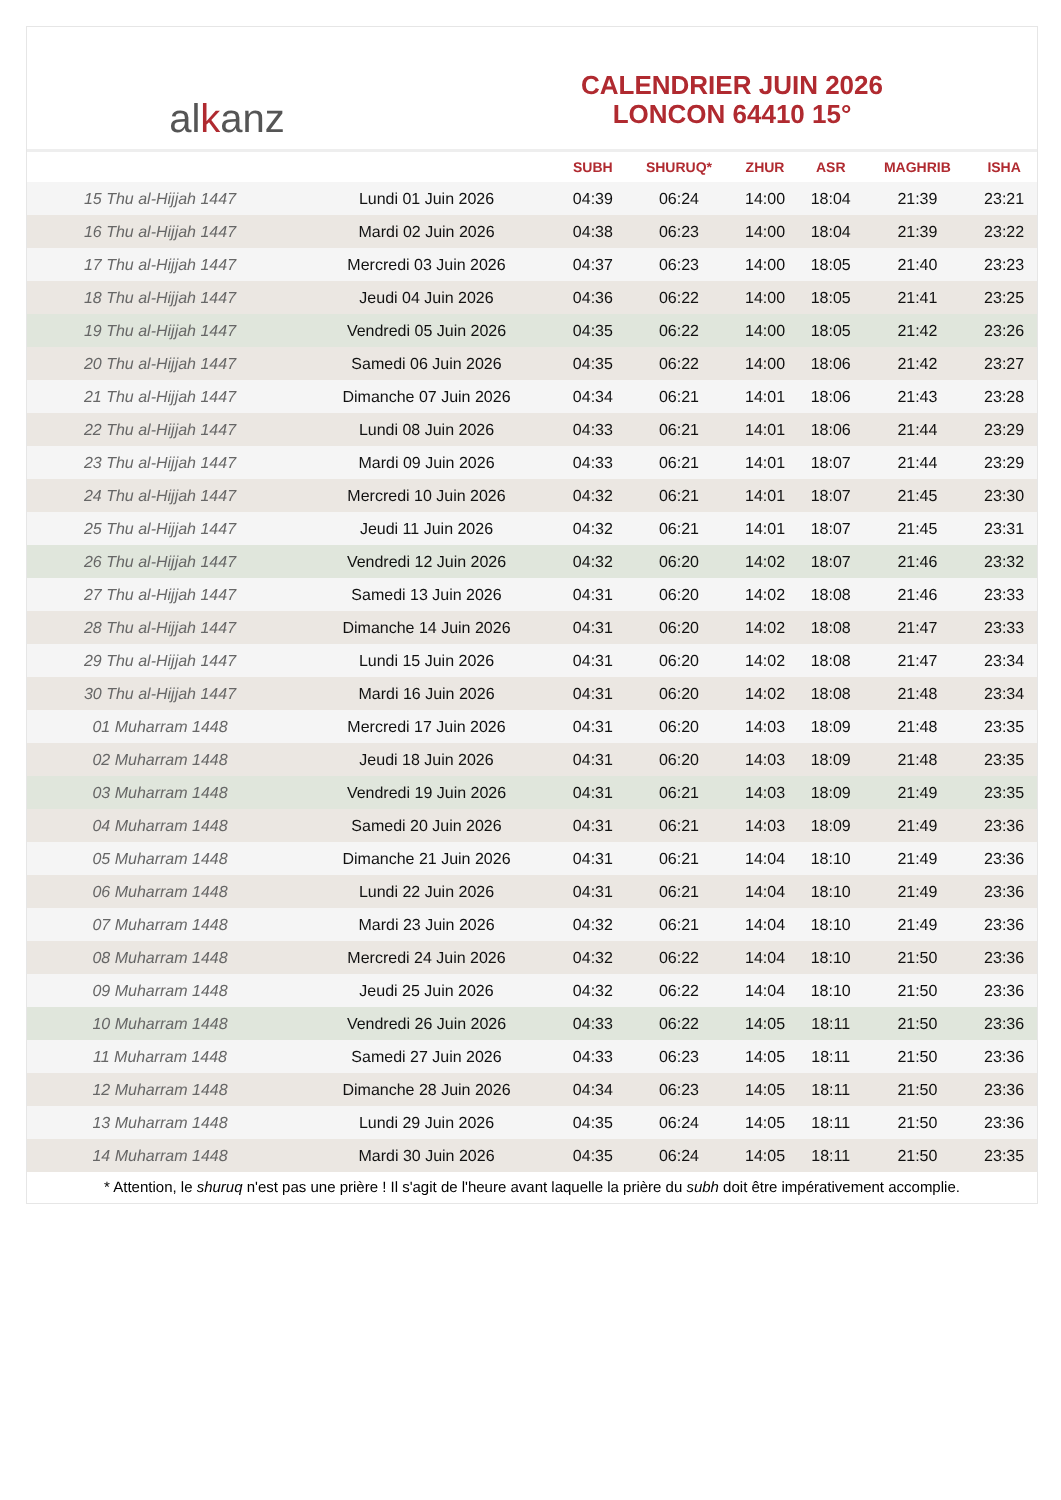al k anz
CALENDRIER JUIN 2026
LONCON 64410 15°
| | | SUBH | SHURUQ* | ZHUR | ASR | MAGHRIB | ISHA |
| --- | --- | --- | --- | --- | --- | --- | --- |
| 15 Thu al-Hijjah 1447 | Lundi 01 Juin 2026 | 04:39 | 06:24 | 14:00 | 18:04 | 21:39 | 23:21 |
| 16 Thu al-Hijjah 1447 | Mardi 02 Juin 2026 | 04:38 | 06:23 | 14:00 | 18:04 | 21:39 | 23:22 |
| 17 Thu al-Hijjah 1447 | Mercredi 03 Juin 2026 | 04:37 | 06:23 | 14:00 | 18:05 | 21:40 | 23:23 |
| 18 Thu al-Hijjah 1447 | Jeudi 04 Juin 2026 | 04:36 | 06:22 | 14:00 | 18:05 | 21:41 | 23:25 |
| 19 Thu al-Hijjah 1447 | Vendredi 05 Juin 2026 | 04:35 | 06:22 | 14:00 | 18:05 | 21:42 | 23:26 |
| 20 Thu al-Hijjah 1447 | Samedi 06 Juin 2026 | 04:35 | 06:22 | 14:00 | 18:06 | 21:42 | 23:27 |
| 21 Thu al-Hijjah 1447 | Dimanche 07 Juin 2026 | 04:34 | 06:21 | 14:01 | 18:06 | 21:43 | 23:28 |
| 22 Thu al-Hijjah 1447 | Lundi 08 Juin 2026 | 04:33 | 06:21 | 14:01 | 18:06 | 21:44 | 23:29 |
| 23 Thu al-Hijjah 1447 | Mardi 09 Juin 2026 | 04:33 | 06:21 | 14:01 | 18:07 | 21:44 | 23:29 |
| 24 Thu al-Hijjah 1447 | Mercredi 10 Juin 2026 | 04:32 | 06:21 | 14:01 | 18:07 | 21:45 | 23:30 |
| 25 Thu al-Hijjah 1447 | Jeudi 11 Juin 2026 | 04:32 | 06:21 | 14:01 | 18:07 | 21:45 | 23:31 |
| 26 Thu al-Hijjah 1447 | Vendredi 12 Juin 2026 | 04:32 | 06:20 | 14:02 | 18:07 | 21:46 | 23:32 |
| 27 Thu al-Hijjah 1447 | Samedi 13 Juin 2026 | 04:31 | 06:20 | 14:02 | 18:08 | 21:46 | 23:33 |
| 28 Thu al-Hijjah 1447 | Dimanche 14 Juin 2026 | 04:31 | 06:20 | 14:02 | 18:08 | 21:47 | 23:33 |
| 29 Thu al-Hijjah 1447 | Lundi 15 Juin 2026 | 04:31 | 06:20 | 14:02 | 18:08 | 21:47 | 23:34 |
| 30 Thu al-Hijjah 1447 | Mardi 16 Juin 2026 | 04:31 | 06:20 | 14:02 | 18:08 | 21:48 | 23:34 |
| 01 Muharram 1448 | Mercredi 17 Juin 2026 | 04:31 | 06:20 | 14:03 | 18:09 | 21:48 | 23:35 |
| 02 Muharram 1448 | Jeudi 18 Juin 2026 | 04:31 | 06:20 | 14:03 | 18:09 | 21:48 | 23:35 |
| 03 Muharram 1448 | Vendredi 19 Juin 2026 | 04:31 | 06:21 | 14:03 | 18:09 | 21:49 | 23:35 |
| 04 Muharram 1448 | Samedi 20 Juin 2026 | 04:31 | 06:21 | 14:03 | 18:09 | 21:49 | 23:36 |
| 05 Muharram 1448 | Dimanche 21 Juin 2026 | 04:31 | 06:21 | 14:04 | 18:10 | 21:49 | 23:36 |
| 06 Muharram 1448 | Lundi 22 Juin 2026 | 04:31 | 06:21 | 14:04 | 18:10 | 21:49 | 23:36 |
| 07 Muharram 1448 | Mardi 23 Juin 2026 | 04:32 | 06:21 | 14:04 | 18:10 | 21:49 | 23:36 |
| 08 Muharram 1448 | Mercredi 24 Juin 2026 | 04:32 | 06:22 | 14:04 | 18:10 | 21:50 | 23:36 |
| 09 Muharram 1448 | Jeudi 25 Juin 2026 | 04:32 | 06:22 | 14:04 | 18:10 | 21:50 | 23:36 |
| 10 Muharram 1448 | Vendredi 26 Juin 2026 | 04:33 | 06:22 | 14:05 | 18:11 | 21:50 | 23:36 |
| 11 Muharram 1448 | Samedi 27 Juin 2026 | 04:33 | 06:23 | 14:05 | 18:11 | 21:50 | 23:36 |
| 12 Muharram 1448 | Dimanche 28 Juin 2026 | 04:34 | 06:23 | 14:05 | 18:11 | 21:50 | 23:36 |
| 13 Muharram 1448 | Lundi 29 Juin 2026 | 04:35 | 06:24 | 14:05 | 18:11 | 21:50 | 23:36 |
| 14 Muharram 1448 | Mardi 30 Juin 2026 | 04:35 | 06:24 | 14:05 | 18:11 | 21:50 | 23:35 |
* Attention, le shuruq n'est pas une prière ! Il s'agit de l'heure avant laquelle la prière du subh doit être impérativement accomplie.